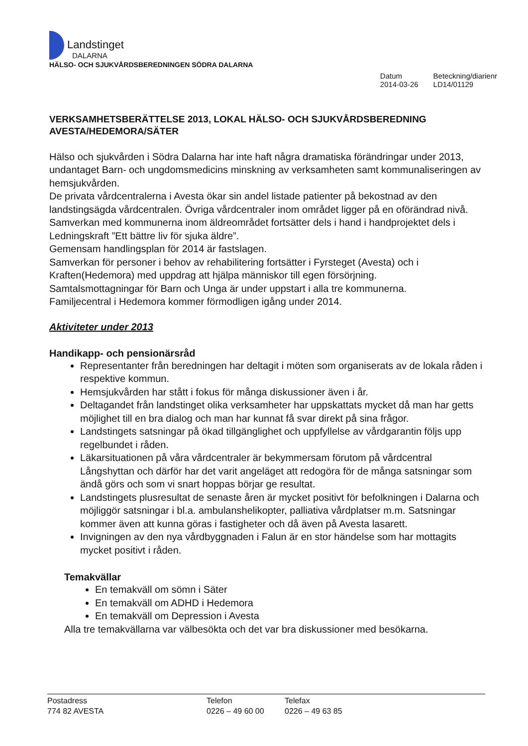Landstinget
DALARNA
HÄLSO- OCH SJUKVÅRDSBEREDNINGEN SÖDRA DALARNA
Datum
2014-03-26
Beteckning/diarienr
LD14/01129
VERKSAMHETSBERÄTTELSE 2013, LOKAL HÄLSO- OCH SJUKVÅRDSBEREDNING AVESTA/HEDEMORA/SÄTER
Hälso och sjukvården i Södra Dalarna har inte haft några dramatiska förändringar under 2013, undantaget Barn- och ungdomsmedicins minskning av verksamheten samt kommunaliseringen av hemsjukvården.
De privata vårdcentralerna i Avesta ökar sin andel listade patienter på bekostnad av den landstingsägda vårdcentralen. Övriga vårdcentraler inom området ligger på en oförändrad nivå.
Samverkan med kommunerna inom äldreområdet fortsätter dels i hand i handprojektet dels i Ledningskraft ”Ett bättre liv för sjuka äldre”.
Gemensam handlingsplan för 2014 är fastslagen.
Samverkan för personer i behov av rehabilitering fortsätter i Fyrsteget (Avesta) och i Kraften(Hedemora) med uppdrag att hjälpa människor till egen försörjning.
Samtalsmottagningar för Barn och Unga är under uppstart i alla tre kommunerna.
Familjecentral i Hedemora kommer förmodligen igång under 2014.
Aktiviteter under 2013
Handikapp- och pensionärsråd
Representanter från beredningen har deltagit i möten som organiserats av de lokala råden i respektive kommun.
Hemsjukvården har stått i fokus för många diskussioner även i år.
Deltagandet från landstinget olika verksamheter har uppskattats mycket då man har getts möjlighet till en bra dialog och man har kunnat få svar direkt på sina frågor.
Landstingets satsningar på ökad tillgänglighet och uppfyllelse av vårdgarantin följs upp regelbundet i råden.
Läkarsituationen på våra vårdcentraler är bekymmersam förutom på vårdcentral Långshyttan och därför har det varit angeläget att redogöra för de många satsningar som ändå görs och som vi snart hoppas börjar ge resultat.
Landstingets plusresultat de senaste åren är mycket positivt för befolkningen i Dalarna och möjliggör satsningar i bl.a. ambulanshelikopter, palliativa vårdplatser m.m. Satsningar kommer även att kunna göras i fastigheter och då även på Avesta lasarett.
Invigningen av den nya vårdbyggnaden i Falun är en stor händelse som har mottagits mycket positivt i råden.
Temakvällar
En temakväll om sömn i Säter
En temakväll om ADHD i Hedemora
En temakväll om Depression i Avesta
Alla tre temakvällarna var välbesökta och det var bra diskussioner med besökarna.
Postadress
774 82 AVESTA
Telefon
0226 – 49 60 00
Telefax
0226 – 49 63 85